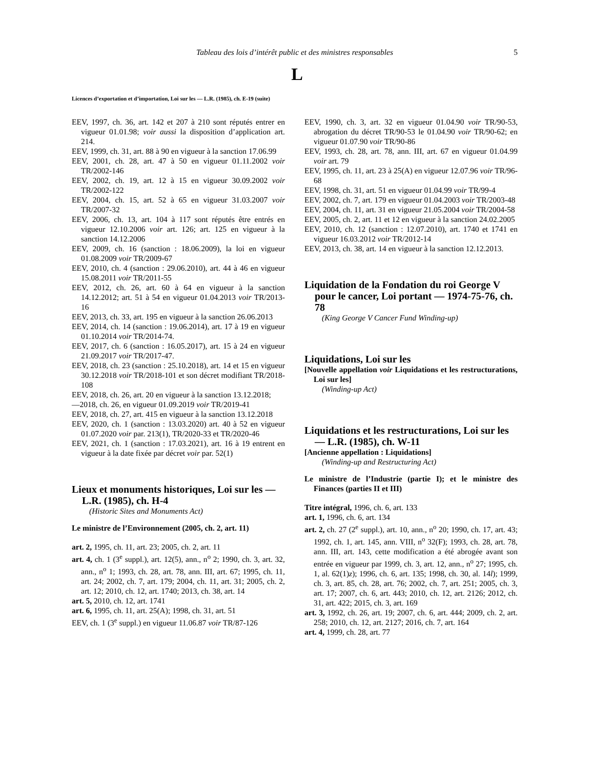Tableau des lois d’intérêt public et des ministres responsables
5
L
Licences d’exportation et d’importation, Loi sur les — L.R. (1985), ch. E-19 (suite)
EEV, 1997, ch. 36, art. 142 et 207 à 210 sont réputés entrer en vigueur 01.01.98; voir aussi la disposition d’application art. 214.
EEV, 1999, ch. 31, art. 88 à 90 en vigueur à la sanction 17.06.99
EEV, 2001, ch. 28, art. 47 à 50 en vigueur 01.11.2002 voir TR/2002-146
EEV, 2002, ch. 19, art. 12 à 15 en vigueur 30.09.2002 voir TR/2002-122
EEV, 2004, ch. 15, art. 52 à 65 en vigueur 31.03.2007 voir TR/2007-32
EEV, 2006, ch. 13, art. 104 à 117 sont réputés être entrés en vigueur 12.10.2006 voir art. 126; art. 125 en vigueur à la sanction 14.12.2006
EEV, 2009, ch. 16 (sanction : 18.06.2009), la loi en vigueur 01.08.2009 voir TR/2009-67
EEV, 2010, ch. 4 (sanction : 29.06.2010), art. 44 à 46 en vigueur 15.08.2011 voir TR/2011-55
EEV, 2012, ch. 26, art. 60 à 64 en vigueur à la sanction 14.12.2012; art. 51 à 54 en vigueur 01.04.2013 voir TR/2013-16
EEV, 2013, ch. 33, art. 195 en vigueur à la sanction 26.06.2013
EEV, 2014, ch. 14 (sanction : 19.06.2014), art. 17 à 19 en vigueur 01.10.2014 voir TR/2014-74.
EEV, 2017, ch. 6 (sanction : 16.05.2017), art. 15 à 24 en vigueur 21.09.2017 voir TR/2017-47.
EEV, 2018, ch. 23 (sanction : 25.10.2018), art. 14 et 15 en vigueur 30.12.2018 voir TR/2018-101 et son décret modifiant TR/2018-108
EEV, 2018, ch. 26, art. 20 en vigueur à la sanction 13.12.2018;
—2018, ch. 26, en vigueur 01.09.2019 voir TR/2019-41
EEV, 2018, ch. 27, art. 415 en vigueur à la sanction 13.12.2018
EEV, 2020, ch. 1 (sanction : 13.03.2020) art. 40 à 52 en vigueur 01.07.2020 voir par. 213(1), TR/2020-33 et TR/2020-46
EEV, 2021, ch. 1 (sanction : 17.03.2021), art. 16 à 19 entrent en vigueur à la date fixée par décret voir par. 52(1)
Lieux et monuments historiques, Loi sur les — L.R. (1985), ch. H-4
(Historic Sites and Monuments Act)
Le ministre de l’Environnement (2005, ch. 2, art. 11)
art. 2, 1995, ch. 11, art. 23; 2005, ch. 2, art. 11
art. 4, ch. 1 (3<sup>e</sup> suppl.), art. 12(5), ann., n<sup>o</sup> 2; 1990, ch. 3, art. 32, ann., n<sup>o</sup> 1; 1993, ch. 28, art. 78, ann. III, art. 67; 1995, ch. 11, art. 24; 2002, ch. 7, art. 179; 2004, ch. 11, art. 31; 2005, ch. 2, art. 12; 2010, ch. 12, art. 1740; 2013, ch. 38, art. 14
art. 5, 2010, ch. 12, art. 1741
art. 6, 1995, ch. 11, art. 25(A); 1998, ch. 31, art. 51
EEV, ch. 1 (3<sup>e</sup> suppl.) en vigueur 11.06.87 voir TR/87-126
EEV, 1990, ch. 3, art. 32 en vigueur 01.04.90 voir TR/90-53, abrogation du décret TR/90-53 le 01.04.90 voir TR/90-62; en vigueur 01.07.90 voir TR/90-86
EEV, 1993, ch. 28, art. 78, ann. III, art. 67 en vigueur 01.04.99 voir art. 79
EEV, 1995, ch. 11, art. 23 à 25(A) en vigueur 12.07.96 voir TR/96-68
EEV, 1998, ch. 31, art. 51 en vigueur 01.04.99 voir TR/99-4
EEV, 2002, ch. 7, art. 179 en vigueur 01.04.2003 voir TR/2003-48
EEV, 2004, ch. 11, art. 31 en vigueur 21.05.2004 voir TR/2004-58
EEV, 2005, ch. 2, art. 11 et 12 en vigueur à la sanction 24.02.2005
EEV, 2010, ch. 12 (sanction : 12.07.2010), art. 1740 et 1741 en vigueur 16.03.2012 voir TR/2012-14
EEV, 2013, ch. 38, art. 14 en vigueur à la sanction 12.12.2013.
Liquidation de la Fondation du roi George V pour le cancer, Loi portant — 1974-75-76, ch. 78
(King George V Cancer Fund Winding-up)
Liquidations, Loi sur les
[Nouvelle appellation voir Liquidations et les restructurations, Loi sur les]
(Winding-up Act)
Liquidations et les restructurations, Loi sur les — L.R. (1985), ch. W-11
[Ancienne appellation : Liquidations]
(Winding-up and Restructuring Act)
Le ministre de l’Industrie (partie I); et le ministre des Finances (parties II et III)
Titre intégral, 1996, ch. 6, art. 133
art. 1, 1996, ch. 6, art. 134
art. 2, ch. 27 (2<sup>e</sup> suppl.), art. 10, ann., n<sup>o</sup> 20; 1990, ch. 17, art. 43; 1992, ch. 1, art. 145, ann. VIII, n<sup>o</sup> 32(F); 1993, ch. 28, art. 78, ann. III, art. 143, cette modification a été abrogée avant son entrée en vigueur par 1999, ch. 3, art. 12, ann., n<sup>o</sup> 27; 1995, ch. 1, al. 62(1)z); 1996, ch. 6, art. 135; 1998, ch. 30, al. 14l); 1999, ch. 3, art. 85, ch. 28, art. 76; 2002, ch. 7, art. 251; 2005, ch. 3, art. 17; 2007, ch. 6, art. 443; 2010, ch. 12, art. 2126; 2012, ch. 31, art. 422; 2015, ch. 3, art. 169
art. 3, 1992, ch. 26, art. 19; 2007, ch. 6, art. 444; 2009, ch. 2, art. 258; 2010, ch. 12, art. 2127; 2016, ch. 7, art. 164
art. 4, 1999, ch. 28, art. 77